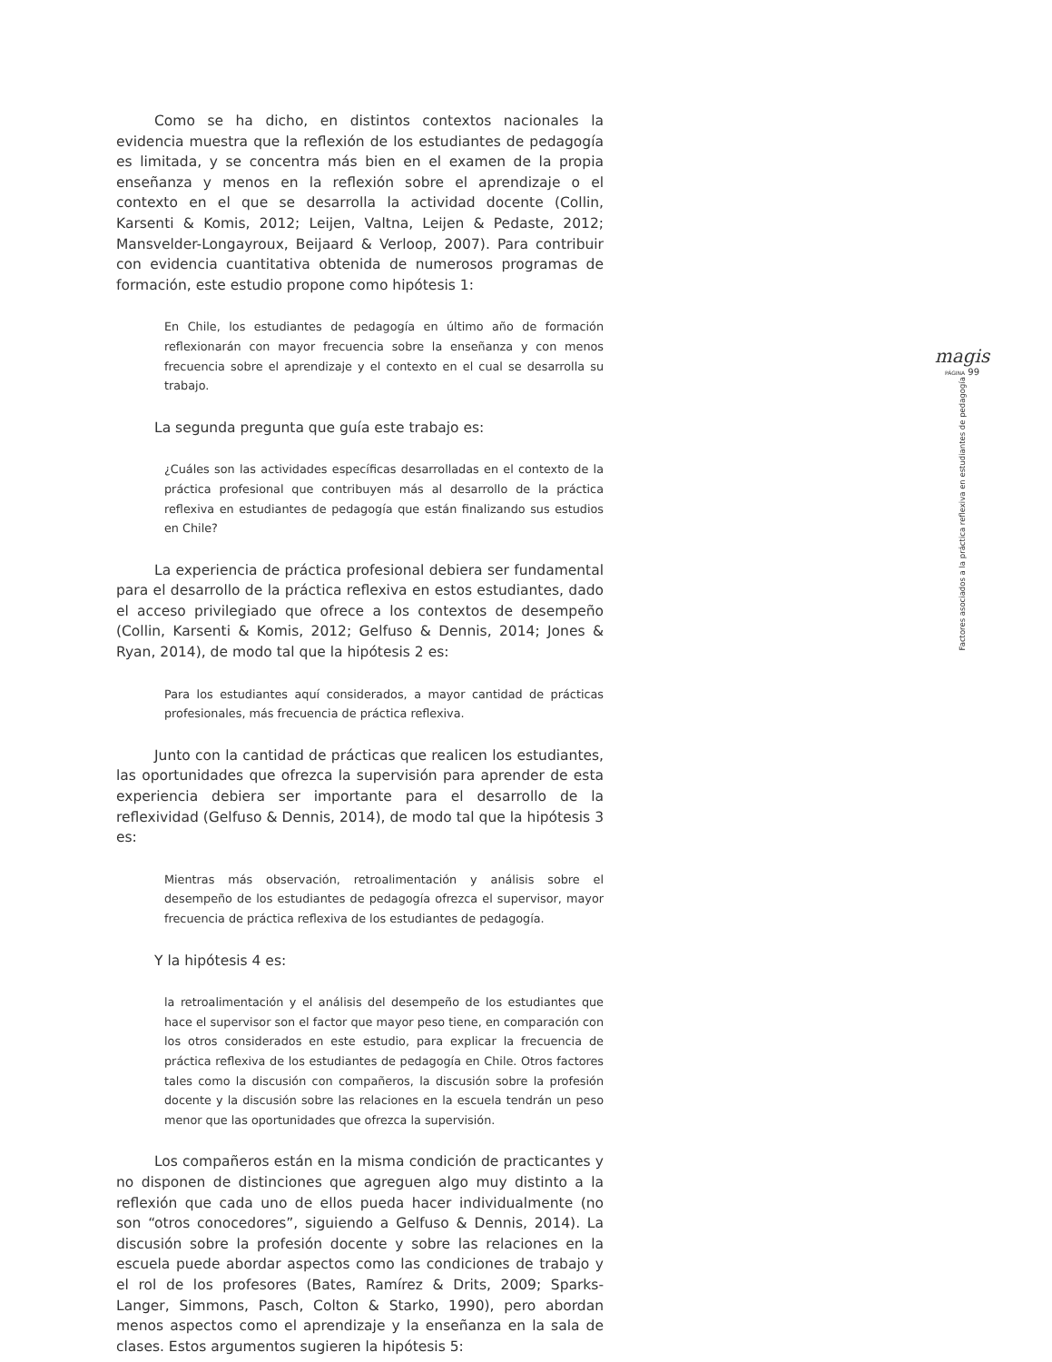Como se ha dicho, en distintos contextos nacionales la evidencia muestra que la reflexión de los estudiantes de pedagogía es limitada, y se concentra más bien en el examen de la propia enseñanza y menos en la reflexión sobre el aprendizaje o el contexto en el que se desarrolla la actividad docente (Collin, Karsenti & Komis, 2012; Leijen, Valtna, Leijen & Pedaste, 2012; Mansvelder-Longayroux, Beijaard & Verloop, 2007). Para contribuir con evidencia cuantitativa obtenida de numerosos programas de formación, este estudio propone como hipótesis 1:
En Chile, los estudiantes de pedagogía en último año de formación reflexionarán con mayor frecuencia sobre la enseñanza y con menos frecuencia sobre el aprendizaje y el contexto en el cual se desarrolla su trabajo.
La segunda pregunta que guía este trabajo es:
¿Cuáles son las actividades específicas desarrolladas en el contexto de la práctica profesional que contribuyen más al desarrollo de la práctica reflexiva en estudiantes de pedagogía que están finalizando sus estudios en Chile?
La experiencia de práctica profesional debiera ser fundamental para el desarrollo de la práctica reflexiva en estos estudiantes, dado el acceso privilegiado que ofrece a los contextos de desempeño (Collin, Karsenti & Komis, 2012; Gelfuso & Dennis, 2014; Jones & Ryan, 2014), de modo tal que la hipótesis 2 es:
Para los estudiantes aquí considerados, a mayor cantidad de prácticas profesionales, más frecuencia de práctica reflexiva.
Junto con la cantidad de prácticas que realicen los estudiantes, las oportunidades que ofrezca la supervisión para aprender de esta experiencia debiera ser importante para el desarrollo de la reflexividad (Gelfuso & Dennis, 2014), de modo tal que la hipótesis 3 es:
Mientras más observación, retroalimentación y análisis sobre el desempeño de los estudiantes de pedagogía ofrezca el supervisor, mayor frecuencia de práctica reflexiva de los estudiantes de pedagogía.
Y la hipótesis 4 es:
la retroalimentación y el análisis del desempeño de los estudiantes que hace el supervisor son el factor que mayor peso tiene, en comparación con los otros considerados en este estudio, para explicar la frecuencia de práctica reflexiva de los estudiantes de pedagogía en Chile. Otros factores tales como la discusión con compañeros, la discusión sobre la profesión docente y la discusión sobre las relaciones en la escuela tendrán un peso menor que las oportunidades que ofrezca la supervisión.
Los compañeros están en la misma condición de practicantes y no disponen de distinciones que agreguen algo muy distinto a la reflexión que cada uno de ellos pueda hacer individualmente (no son “otros conocedores”, siguiendo a Gelfuso & Dennis, 2014). La discusión sobre la profesión docente y sobre las relaciones en la escuela puede abordar aspectos como las condiciones de trabajo y el rol de los profesores (Bates, Ramírez & Drits, 2009; Sparks-Langer, Simmons, Pasch, Colton & Starko, 1990), pero abordan menos aspectos como el aprendizaje y la enseñanza en la sala de clases. Estos argumentos sugieren la hipótesis 5:
magis
PÁGINA 99
Factores asociados a la práctica reflexiva en estudiantes de pedagogía